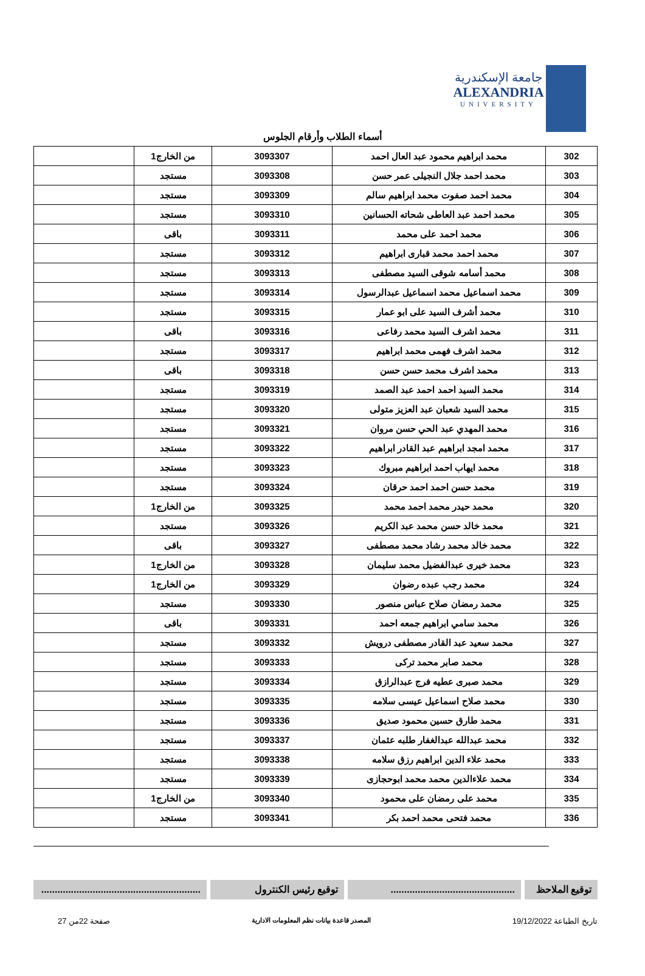جامعة الإسكندرية
ALEXANDRIA
UNIVERSITY
أسماء الطلاب وأرقام الجلوس
| 302 | محمد ابراهيم محمود عبد العال احمد | 3093307 | من الخارج1 | |
| 303 | محمد احمد جلال النجيلى عمر حسن | 3093308 | مستجد | |
| 304 | محمد احمد صفوت محمد ابراهيم سالم | 3093309 | مستجد | |
| 305 | محمد احمد عبد العاطى شحاته الحسانين | 3093310 | مستجد | |
| 306 | محمد احمد على محمد | 3093311 | باقى | |
| 307 | محمد احمد محمد قبارى ابراهيم | 3093312 | مستجد | |
| 308 | محمد أسامه شوقى السيد مصطفى | 3093313 | مستجد | |
| 309 | محمد اسماعيل محمد اسماعيل عبدالرسول | 3093314 | مستجد | |
| 310 | محمد أشرف السيد على ابو عمار | 3093315 | مستجد | |
| 311 | محمد اشرف السيد محمد رفاعى | 3093316 | باقى | |
| 312 | محمد اشرف فهمى محمد ابراهيم | 3093317 | مستجد | |
| 313 | محمد اشرف محمد حسن حسن | 3093318 | باقى | |
| 314 | محمد السيد احمد احمد عبد الصمد | 3093319 | مستجد | |
| 315 | محمد السيد شعبان عبد العزيز متولى | 3093320 | مستجد | |
| 316 | محمد المهدي عبد الحي حسن مروان | 3093321 | مستجد | |
| 317 | محمد امجد ابراهيم عبد القادر ابراهيم | 3093322 | مستجد | |
| 318 | محمد ايهاب احمد ابراهيم مبروك | 3093323 | مستجد | |
| 319 | محمد حسن احمد احمد حرقان | 3093324 | مستجد | |
| 320 | محمد حيدر محمد احمد محمد | 3093325 | من الخارج1 | |
| 321 | محمد خالد حسن محمد عبد الكريم | 3093326 | مستجد | |
| 322 | محمد خالد محمد رشاد محمد مصطفى | 3093327 | باقى | |
| 323 | محمد خيرى عبدالفضيل محمد سليمان | 3093328 | من الخارج1 | |
| 324 | محمد رجب عبده رضوان | 3093329 | من الخارج1 | |
| 325 | محمد رمضان صلاح عباس منصور | 3093330 | مستجد | |
| 326 | محمد سامي ابراهيم جمعه احمد | 3093331 | باقى | |
| 327 | محمد سعيد عبد القادر مصطفى درويش | 3093332 | مستجد | |
| 328 | محمد صابر محمد تركى | 3093333 | مستجد | |
| 329 | محمد صبرى عطيه فرج عبدالرازق | 3093334 | مستجد | |
| 330 | محمد صلاح اسماعيل عيسى سلامه | 3093335 | مستجد | |
| 331 | محمد طارق حسين محمود صديق | 3093336 | مستجد | |
| 332 | محمد عبدالله عبدالغفار طلبه عثمان | 3093337 | مستجد | |
| 333 | محمد علاء الدين ابراهيم رزق سلامه | 3093338 | مستجد | |
| 334 | محمد علاءالدين محمد محمد ابوحجازى | 3093339 | مستجد | |
| 335 | محمد على رمضان على محمود | 3093340 | من الخارج1 | |
| 336 | محمد فتحى محمد احمد بكر | 3093341 | مستجد | |
توقيع الملاحظ
..............................................
توقيع رئيس الكنترول ...........................................................
تاريخ الطباعة 19/12/2022 المصدر قاعدة بيانات نظم المعلومات الادارية صفحة 22من 27